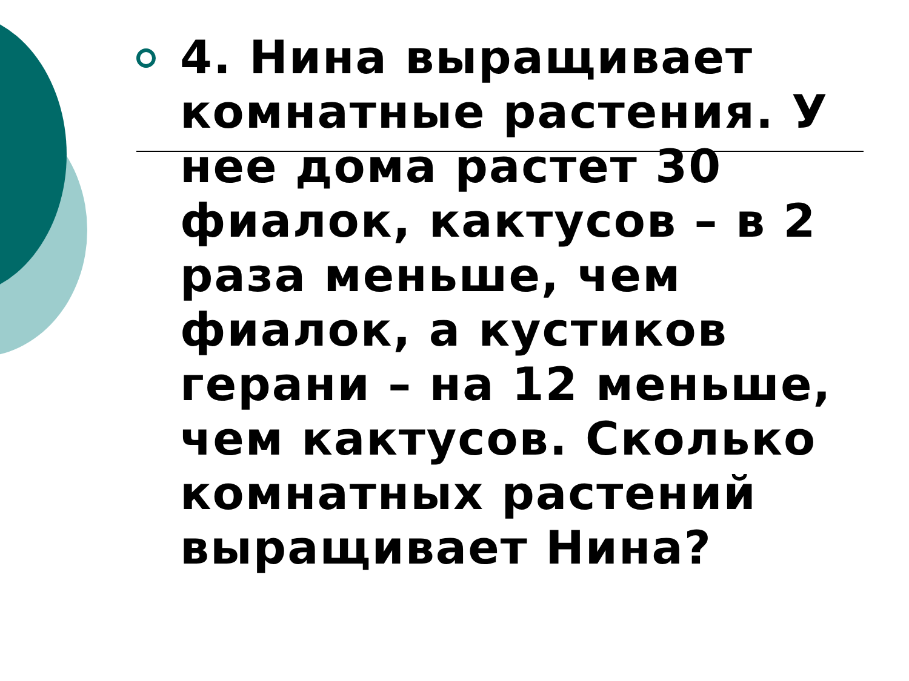4. Нина выращивает комнатные растения. У нее дома растет 30 фиалок, кактусов – в 2 раза меньше, чем фиалок, а кустиков герани – на 12 меньше, чем кактусов. Сколько комнатных растений выращивает Нина?